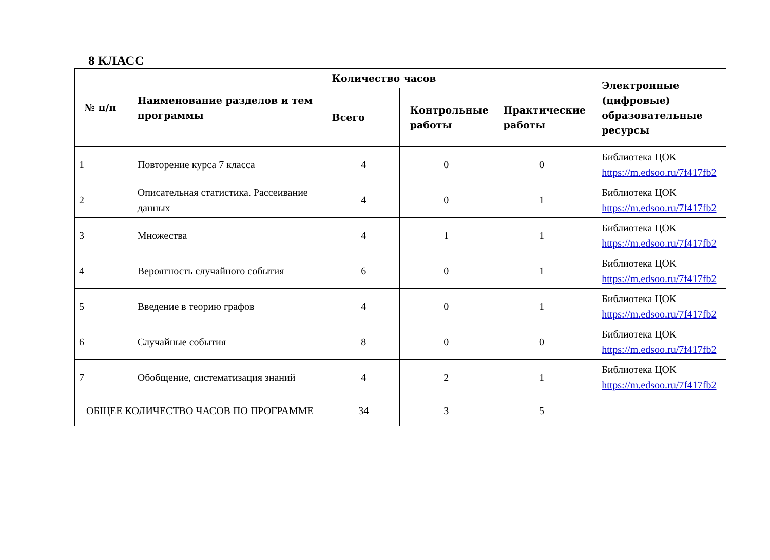8 КЛАСС
| № п/п | Наименование разделов и тем программы | Количество часов | | | Электронные (цифровые) образовательные ресурсы |
| --- | --- | --- | --- | --- | --- |
| | | Всего | Контрольные работы | Практические работы | |
| 1 | Повторение курса 7 класса | 4 | 0 | 0 | Библиотека ЦОК https://m.edsoo.ru/7f417fb2 |
| 2 | Описательная статистика. Рассеивание данных | 4 | 0 | 1 | Библиотека ЦОК https://m.edsoo.ru/7f417fb2 |
| 3 | Множества | 4 | 1 | 1 | Библиотека ЦОК https://m.edsoo.ru/7f417fb2 |
| 4 | Вероятность случайного события | 6 | 0 | 1 | Библиотека ЦОК https://m.edsoo.ru/7f417fb2 |
| 5 | Введение в теорию графов | 4 | 0 | 1 | Библиотека ЦОК https://m.edsoo.ru/7f417fb2 |
| 6 | Случайные события | 8 | 0 | 0 | Библиотека ЦОК https://m.edsoo.ru/7f417fb2 |
| 7 | Обобщение, систематизация знаний | 4 | 2 | 1 | Библиотека ЦОК https://m.edsoo.ru/7f417fb2 |
| ОБЩЕЕ КОЛИЧЕСТВО ЧАСОВ ПО ПРОГРАММЕ | | 34 | 3 | 5 | |